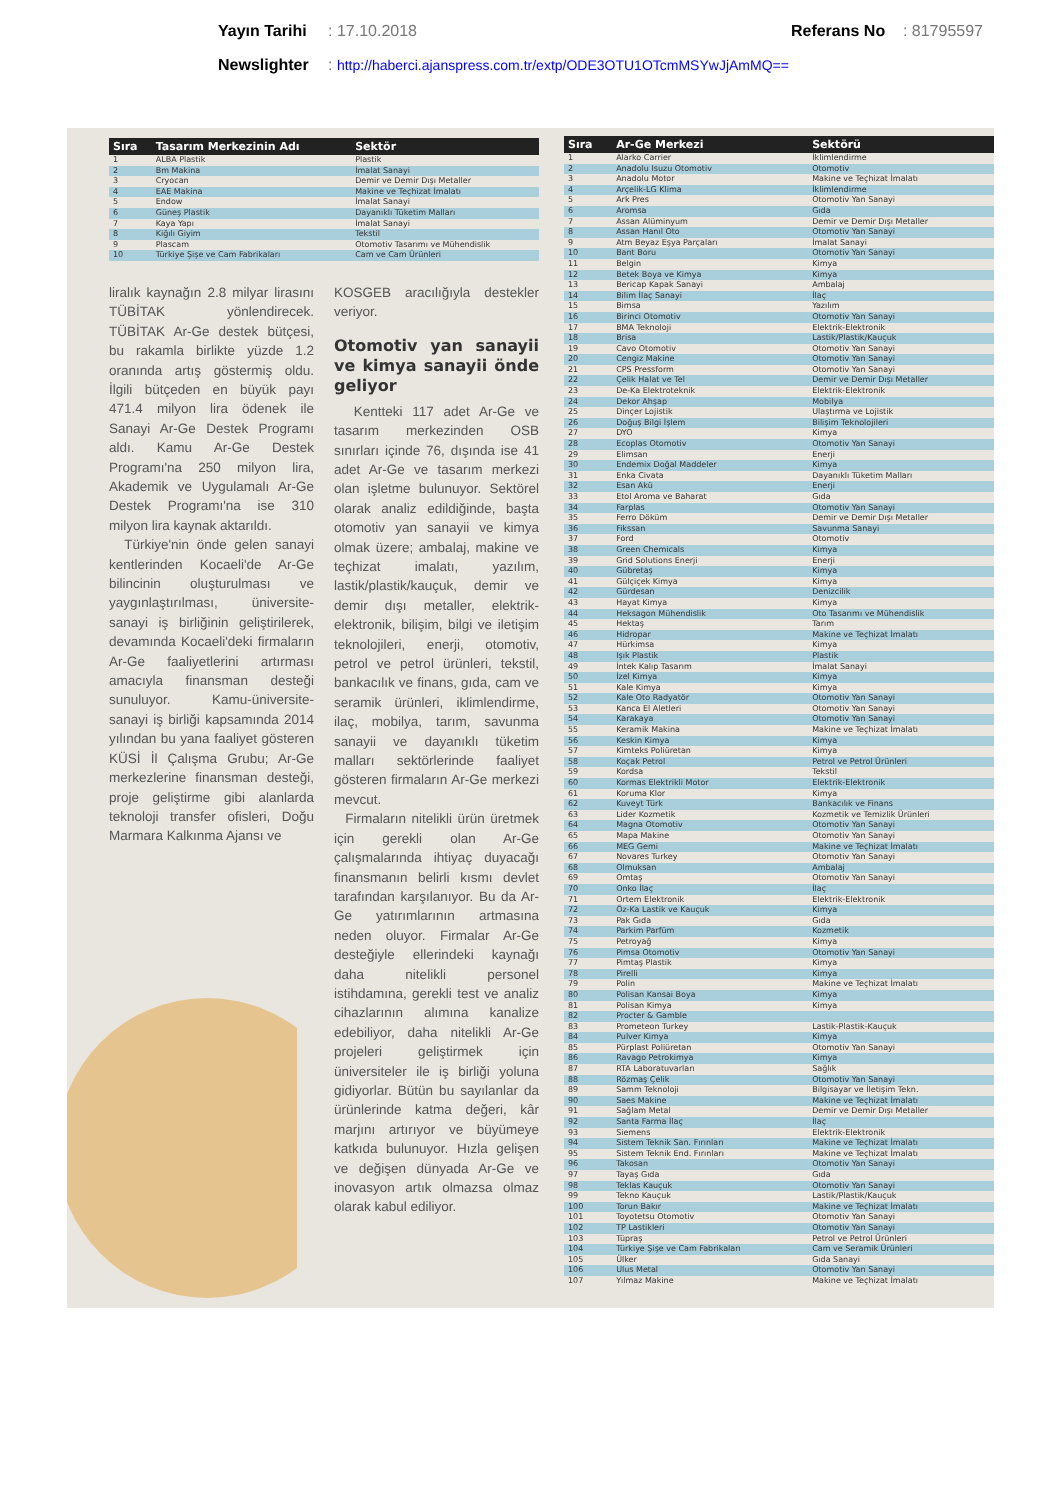Yayın Tarihi: 17.10.2018 Referans No: 81795597
Newslighter: http://haberci.ajanspress.com.tr/extp/ODE3OTU1OTcmMSYwJjAmMQ==
| Sıra | Tasarım Merkezinin Adı | Sektör |
| --- | --- | --- |
| 1 | ALBA Plastik | Plastik |
| 2 | Bm Makina | İmalat Sanayi |
| 3 | Cryocan | Demir ve Demir Dışı Metaller |
| 4 | EAE Makina | Makine ve Teçhizat İmalatı |
| 5 | Endow | İmalat Sanayi |
| 6 | Güneş Plastik | Dayanıklı Tüketim Malları |
| 7 | Kaya Yapı | İmalat Sanayi |
| 8 | Kiğılı Giyim | Tekstil |
| 9 | Plascam | Otomotiv Tasarımı ve Mühendislik |
| 10 | Türkiye Şişe ve Cam Fabrikaları | Cam ve Cam Ürünleri |
liralık kaynağın 2.8 milyar lirasını TÜBİTAK yönlendirecek. TÜBİTAK Ar-Ge destek bütçesi, bu rakamla birlikte yüzde 1.2 oranında artış göstermiş oldu. İlgili bütçeden en büyük payı 471.4 milyon lira ödenek ile Sanayi Ar-Ge Destek Programı aldı. Kamu Ar-Ge Destek Programı'na 250 milyon lira, Akademik ve Uygulamalı Ar-Ge Destek Programı'na ise 310 milyon lira kaynak aktarıldı.
Türkiye'nin önde gelen sanayi kentlerinden Kocaeli'de Ar-Ge bilincinin oluşturulması ve yaygınlaştırılması, üniversite-sanayi iş birliğinin geliştirilerek, devamında Kocaeli'deki firmaların Ar-Ge faaliyetlerini artırması amacıyla finansman desteği sunuluyor. Kamu-üniversite-sanayi iş birliği kapsamında 2014 yılından bu yana faaliyet gösteren KÜSİ İl Çalışma Grubu; Ar-Ge merkezlerine finansman desteği, proje geliştirme gibi alanlarda teknoloji transfer ofisleri, Doğu Marmara Kalkınma Ajansı ve
KOSGEB aracılığıyla destekler veriyor.
Otomotiv yan sanayii ve kimya sanayii önde geliyor
Kentteki 117 adet Ar-Ge ve tasarım merkezinden OSB sınırları içinde 76, dışında ise 41 adet Ar-Ge ve tasarım merkezi olan işletme bulunuyor. Sektörel olarak analiz edildiğinde, başta otomotiv yan sanayii ve kimya olmak üzere; ambalaj, makine ve teçhizat imalatı, yazılım, lastik/plastik/kauçuk, demir ve demir dışı metaller, elektrik-elektronik, bilişim, bilgi ve iletişim teknolojileri, enerji, otomotiv, petrol ve petrol ürünleri, tekstil, bankacılık ve finans, gıda, cam ve seramik ürünleri, iklimlendirme, ilaç, mobilya, tarım, savunma sanayii ve dayanıklı tüketim malları sektörlerinde faaliyet gösteren firmaların Ar-Ge merkezi mevcut.
Firmaların nitelikli ürün üretmek için gerekli olan Ar-Ge çalışmalarında ihtiyaç duyacağı finansmanın belirli kısmı devlet tarafından karşılanıyor. Bu da Ar-Ge yatırımlarının artmasına neden oluyor. Firmalar Ar-Ge desteğiyle ellerindeki kaynağı daha nitelikli personel istihdamına, gerekli test ve analiz cihazlarının alımına kanalize edebiliyor, daha nitelikli Ar-Ge projeleri geliştirmek için üniversiteler ile iş birliği yoluna gidiyorlar. Bütün bu sayılanlar da ürünlerinde katma değeri, kâr marjını artırıyor ve büyümeye katkıda bulunuyor. Hızla gelişen ve değişen dünyada Ar-Ge ve inovasyon artık olmazsa olmaz olarak kabul ediliyor.
| Sıra | Ar-Ge Merkezi | Sektörü |
| --- | --- | --- |
| 1 | Alarko Carrier | İklimlendirme |
| 2 | Anadolu Isuzu Otomotiv | Otomotiv |
| 3 | Anadolu Motor | Makine ve Teçhizat İmalatı |
| 4 | Arçelik-LG Klima | İklimlendirme |
| 5 | Ark Pres | Otomotiv Yan Sanayi |
| 6 | Aromsa | Gıda |
| 7 | Assan Alüminyum | Demir ve Demir Dışı Metaller |
| 8 | Assan Hanıl Oto | Otomotiv Yan Sanayi |
| 9 | Atm Beyaz Eşya Parçaları | İmalat Sanayi |
| 10 | Bant Boru | Otomotiv Yan Sanayi |
| 11 | Belgin | Kimya |
| 12 | Betek Boya ve Kimya | Kimya |
| 13 | Bericap Kapak Sanayi | Ambalaj |
| 14 | Bilim İlaç Sanayi | İlaç |
| 15 | Bimsa | Yazılım |
| 16 | Birinci Otomotiv | Otomotiv Yan Sanayi |
| 17 | BMA Teknoloji | Elektrik-Elektronik |
| 18 | Brisa | Lastik/Plastik/Kauçuk |
| 19 | Cavo Otomotiv | Otomotiv Yan Sanayi |
| 20 | Cengiz Makine | Otomotiv Yan Sanayi |
| 21 | CPS Pressform | Otomotiv Yan Sanayi |
| 22 | Çelik Halat ve Tel | Demir ve Demir Dışı Metaller |
| 23 | De-Ka Elektroteknik | Elektrik-Elektronik |
| 24 | Dekor Ahşap | Mobilya |
| 25 | Dinçer Lojistik | Ulaştırma ve Lojistik |
| 26 | Doğuş Bilgi İşlem | Bilişim Teknolojileri |
| 27 | DYO | Kimya |
| 28 | Ecoplas Otomotiv | Otomotiv Yan Sanayi |
| 29 | Elimsan | Enerji |
| 30 | Endemix Doğal Maddeler | Kimya |
| 31 | Enka Civata | Dayanıklı Tüketim Malları |
| 32 | Esan Akü | Enerji |
| 33 | Etol Aroma ve Baharat | Gıda |
| 34 | Farplas | Otomotiv Yan Sanayi |
| 35 | Ferro Döküm | Demir ve Demir Dışı Metaller |
| 36 | Fikssan | Savunma Sanayi |
| 37 | Ford | Otomotiv |
| 38 | Green Chemicals | Kimya |
| 39 | Grid Solutions Enerji | Enerji |
| 40 | Gübretaş | Kimya |
| 41 | Gülçiçek Kimya | Kimya |
| 42 | Gürdesan | Denizcilik |
| 43 | Hayat Kimya | Kimya |
| 44 | Heksagon Mühendislik | Oto Tasarımı ve Mühendislik |
| 45 | Hektaş | Tarım |
| 46 | Hidropar | Makine ve Teçhizat İmalatı |
| 47 | Hürkimsa | Kimya |
| 48 | Işık Plastik | Plastik |
| 49 | İntek Kalıp Tasarım | İmalat Sanayi |
| 50 | İzel Kimya | Kimya |
| 51 | Kale Kimya | Kimya |
| 52 | Kale Oto Radyatör | Otomotiv Yan Sanayi |
| 53 | Kanca El Aletleri | Otomotiv Yan Sanayi |
| 54 | Karakaya | Otomotiv Yan Sanayi |
| 55 | Keramik Makina | Makine ve Teçhizat İmalatı |
| 56 | Keskin Kimya | Kimya |
| 57 | Kimteks Poliüretan | Kimya |
| 58 | Koçak Petrol | Petrol ve Petrol Ürünleri |
| 59 | Kordsa | Tekstil |
| 60 | Kormas Elektrikli Motor | Elektrik-Elektronik |
| 61 | Koruma Klor | Kimya |
| 62 | Kuveyt Türk | Bankacılık ve Finans |
| 63 | Lider Kozmetik | Kozmetik ve Temizlik Ürünleri |
| 64 | Magna Otomotiv | Otomotiv Yan Sanayi |
| 65 | Mapa Makine | Otomotiv Yan Sanayi |
| 66 | MEG Gemi | Makine ve Teçhizat İmalatı |
| 67 | Novares Turkey | Otomotiv Yan Sanayi |
| 68 | Olmuksan | Ambalaj |
| 69 | Omtaş | Otomotiv Yan Sanayi |
| 70 | Onko İlaç | İlaç |
| 71 | Ortem Elektronik | Elektrik-Elektronik |
| 72 | Öz-Ka Lastik ve Kauçuk | Kimya |
| 73 | Pak Gıda | Gıda |
| 74 | Parkim Parfüm | Kozmetik |
| 75 | Petroyağ | Kimya |
| 76 | Pimsa Otomotiv | Otomotiv Yan Sanayi |
| 77 | Pimtaş Plastik | Kimya |
| 78 | Pirelli | Kimya |
| 79 | Polin | Makine ve Teçhizat İmalatı |
| 80 | Polisan Kansai Boya | Kimya |
| 81 | Polisan Kimya | Kimya |
| 82 | Procter & Gamble | |
| 83 | Prometeon Turkey | Lastik-Plastik-Kauçuk |
| 84 | Pulver Kimya | Kimya |
| 85 | Pürplast Poliüretan | Otomotiv Yan Sanayi |
| 86 | Ravago Petrokimya | Kimya |
| 87 | RTA Laboratuvarları | Sağlık |
| 88 | Rözmaş Çelik | Otomotiv Yan Sanayi |
| 89 | Samm Teknoloji | Bilgisayar ve İletişim Tekn. |
| 90 | Saes Makine | Makine ve Teçhizat İmalatı |
| 91 | Sağlam Metal | Demir ve Demir Dışı Metaller |
| 92 | Santa Farma İlaç | İlaç |
| 93 | Siemens | Elektrik-Elektronik |
| 94 | Sistem Teknik San. Fırınları | Makine ve Teçhizat İmalatı |
| 95 | Sistem Teknik End. Fırınları | Makine ve Teçhizat İmalatı |
| 96 | Takosan | Otomotiv Yan Sanayi |
| 97 | Tayaş Gıda | Gıda |
| 98 | Teklas Kauçuk | Otomotiv Yan Sanayi |
| 99 | Tekno Kauçuk | Lastik/Plastik/Kauçuk |
| 100 | Torun Bakır | Makine ve Teçhizat İmalatı |
| 101 | Toyotetsu Otomotiv | Otomotiv Yan Sanayi |
| 102 | TP Lastikleri | Otomotiv Yan Sanayi |
| 103 | Tüpraş | Petrol ve Petrol Ürünleri |
| 104 | Türkiye Şişe ve Cam Fabrikaları | Cam ve Seramik Ürünleri |
| 105 | Ülker | Gıda Sanayi |
| 106 | Ulus Metal | Otomotiv Yan Sanayi |
| 107 | Yılmaz Makine | Makine ve Teçhizat İmalatı |